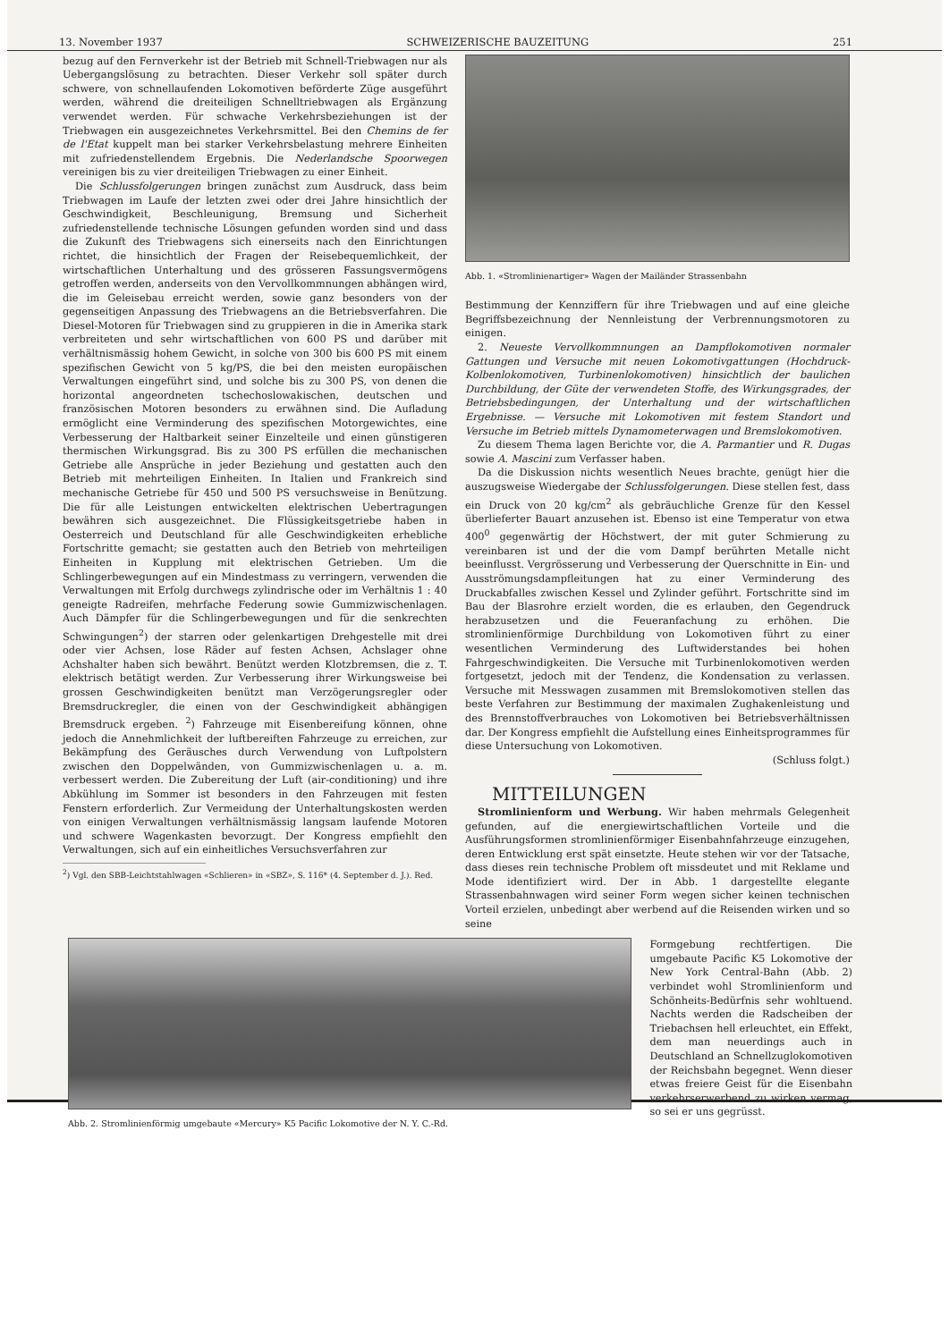13. November 1937 SCHWEIZERISCHE BAUZEITUNG 251
bezug auf den Fernverkehr ist der Betrieb mit Schnell-Triebwagen nur als Uebergangslösung zu betrachten. Dieser Verkehr soll später durch schwere, von schnellaufenden Lokomotiven beförderte Züge ausgeführt werden, während die dreiteiligen Schnelltriebwagen als Ergänzung verwendet werden. Für schwache Verkehrsbeziehungen ist der Triebwagen ein ausgezeichnetes Verkehrsmittel. Bei den Chemins de fer de l'Etat kuppelt man bei starker Verkehrsbelastung mehrere Einheiten mit zufriedenstellendem Ergebnis. Die Nederlandsche Spoorwegen vereinigen bis zu vier dreiteiligen Triebwagen zu einer Einheit.
Die Schlussfolgerungen bringen zunächst zum Ausdruck, dass beim Triebwagen im Laufe der letzten zwei oder drei Jahre hinsichtlich der Geschwindigkeit, Beschleunigung, Bremsung und Sicherheit zufriedenstellende technische Lösungen gefunden worden sind und dass die Zukunft des Triebwagens sich einerseits nach den Einrichtungen richtet, die hinsichtlich der Fragen der Reisebequemlichkeit, der wirtschaftlichen Unterhaltung und des grösseren Fassungsvermögens getroffen werden, anderseits von den Vervollkommnungen abhängen wird, die im Geleisebau erreicht werden, sowie ganz besonders von der gegenseitigen Anpassung des Triebwagens an die Betriebsverfahren. Die Diesel-Motoren für Triebwagen sind zu gruppieren in die in Amerika stark verbreiteten und sehr wirtschaftlichen von 600 PS und darüber mit verhältnismässig hohem Gewicht, in solche von 300 bis 600 PS mit einem spezifischen Gewicht von 5 kg/PS, die bei den meisten europäischen Verwaltungen eingeführt sind, und solche bis zu 300 PS, von denen die horizontal angeordneten tschechoslowakischen, deutschen und französischen Motoren besonders zu erwähnen sind. Die Aufladung ermöglicht eine Verminderung des spezifischen Motorgewichtes, eine Verbesserung der Haltbarkeit seiner Einzelteile und einen günstigeren thermischen Wirkungsgrad. Bis zu 300 PS erfüllen die mechanischen Getriebe alle Ansprüche in jeder Beziehung und gestatten auch den Betrieb mit mehrteiligen Einheiten. In Italien und Frankreich sind mechanische Getriebe für 450 und 500 PS versuchsweise in Benützung. Die für alle Leistungen entwickelten elektrischen Uebertragungen bewähren sich ausgezeichnet. Die Flüssigkeitsgetriebe haben in Oesterreich und Deutschland für alle Geschwindigkeiten erhebliche Fortschritte gemacht; sie gestatten auch den Betrieb von mehrteiligen Einheiten in Kupplung mit elektrischen Getrieben. Um die Schlingerbewegungen auf ein Mindestmass zu verringern, verwenden die Verwaltungen mit Erfolg durchwegs zylindrische oder im Verhältnis 1 : 40 geneigte Radreifen, mehrfache Federung sowie Gummizwischenlagen. Auch Dämpfer für die Schlingerbewegungen und für die senkrechten Schwingungen<sup>2</sup>) der starren oder gelenkartigen Drehgestelle mit drei oder vier Achsen, lose Räder auf festen Achsen, Achslager ohne Achshalter haben sich bewährt. Benützt werden Klotzbremsen, die z. T. elektrisch betätigt werden. Zur Verbesserung ihrer Wirkungsweise bei grossen Geschwindigkeiten benützt man Verzögerungsregler oder Bremsdruckregler, die einen von der Geschwindigkeit abhängigen Bremsdruck ergeben. <sup>2</sup>) Fahrzeuge mit Eisenbereifung können, ohne jedoch die Annehmlichkeit der luftbereiften Fahrzeuge zu erreichen, zur Bekämpfung des Geräusches durch Verwendung von Luftpolstern zwischen den Doppelwänden, von Gummizwischenlagen u. a. m. verbessert werden. Die Zubereitung der Luft (air-conditioning) und ihre Abkühlung im Sommer ist besonders in den Fahrzeugen mit festen Fenstern erforderlich. Zur Vermeidung der Unterhaltungskosten werden von einigen Verwaltungen verhältnismässig langsam laufende Motoren und schwere Wagenkasten bevorzugt. Der Kongress empfiehlt den Verwaltungen, sich auf ein einheitliches Versuchsverfahren zur
<sup>2</sup>) Vgl. den SBB-Leichtstahlwagen «Schlieren» in «SBZ», S. 116* (4. September d. J.). Red.
Abb. 1. «Stromlinienartiger» Wagen der Mailänder Strassenbahn
Bestimmung der Kennziffern für ihre Triebwagen und auf eine gleiche Begriffsbezeichnung der Nennleistung der Verbrennungsmotoren zu einigen.
2. Neueste Vervollkommnungen an Dampflokomotiven normaler Gattungen und Versuche mit neuen Lokomotivgattungen (Hochdruck-Kolbenlokomotiven, Turbinenlokomotiven) hinsichtlich der baulichen Durchbildung, der Güte der verwendeten Stoffe, des Wirkungsgrades, der Betriebsbedingungen, der Unterhaltung und der wirtschaftlichen Ergebnisse. — Versuche mit Lokomotiven mit festem Standort und Versuche im Betrieb mittels Dynamometerwagen und Bremslokomotiven.
Zu diesem Thema lagen Berichte vor, die A. Parmantier und R. Dugas sowie A. Mascini zum Verfasser haben.
Da die Diskussion nichts wesentlich Neues brachte, genügt hier die auszugsweise Wiedergabe der Schlussfolgerungen. Diese stellen fest, dass ein Druck von 20 kg/cm<sup>2</sup> als gebräuchliche Grenze für den Kessel überlieferter Bauart anzusehen ist. Ebenso ist eine Temperatur von etwa 400<sup>0</sup> gegenwärtig der Höchstwert, der mit guter Schmierung zu vereinbaren ist und der die vom Dampf berührten Metalle nicht beeinflusst. Vergrösserung und Verbesserung der Querschnitte in Ein- und Ausströmungsdampfleitungen hat zu einer Verminderung des Druckabfalles zwischen Kessel und Zylinder geführt. Fortschritte sind im Bau der Blasrohre erzielt worden, die es erlauben, den Gegendruck herabzusetzen und die Feueranfachung zu erhöhen. Die stromlinienförmige Durchbildung von Lokomotiven führt zu einer wesentlichen Verminderung des Luftwiderstandes bei hohen Fahrgeschwindigkeiten. Die Versuche mit Turbinenlokomotiven werden fortgesetzt, jedoch mit der Tendenz, die Kondensation zu verlassen. Versuche mit Messwagen zusammen mit Bremslokomotiven stellen das beste Verfahren zur Bestimmung der maximalen Zughakenleistung und des Brennstoffverbrauches von Lokomotiven bei Betriebsverhältnissen dar. Der Kongress empfiehlt die Aufstellung eines Einheitsprogrammes für diese Untersuchung von Lokomotiven.
(Schluss folgt.)
MITTEILUNGEN
Stromlinienform und Werbung. Wir haben mehrmals Gelegenheit gefunden, auf die energiewirtschaftlichen Vorteile und die Ausführungsformen stromlinienförmiger Eisenbahnfahrzeuge einzugehen, deren Entwicklung erst spät einsetzte. Heute stehen wir vor der Tatsache, dass dieses rein technische Problem oft missdeutet und mit Reklame und Mode identifiziert wird. Der in Abb. 1 dargestellte elegante Strassenbahnwagen wird seiner Form wegen sicher keinen technischen Vorteil erzielen, unbedingt aber werbend auf die Reisenden wirken und so seine
Abb. 2. Stromlinienförmig umgebaute «Mercury» K5 Pacific Lokomotive der N. Y. C.-Rd.
Formgebung rechtfertigen. Die umgebaute Pacific K5 Lokomotive der New York Central-Bahn (Abb. 2) verbindet wohl Stromlinienform und Schönheits-Bedürfnis sehr wohltuend. Nachts werden die Radscheiben der Triebachsen hell erleuchtet, ein Effekt, dem man neuerdings auch in Deutschland an Schnellzuglokomotiven der Reichsbahn begegnet. Wenn dieser etwas freiere Geist für die Eisenbahn verkehrserwerbend zu wirken vermag, so sei er uns gegrüsst.